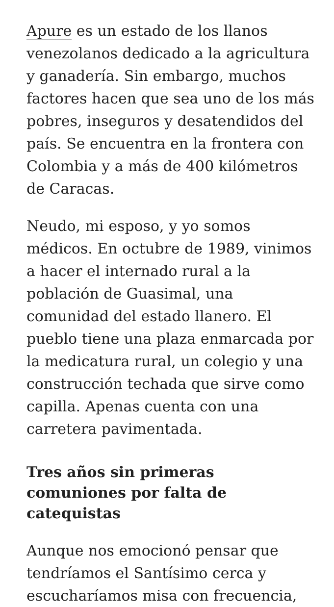Apure es un estado de los llanos venezolanos dedicado a la agricultura y ganadería. Sin embargo, muchos factores hacen que sea uno de los más pobres, inseguros y desatendidos del país. Se encuentra en la frontera con Colombia y a más de 400 kilómetros de Caracas.
Neudo, mi esposo, y yo somos médicos. En octubre de 1989, vinimos a hacer el internado rural a la población de Guasimal, una comunidad del estado llanero. El pueblo tiene una plaza enmarcada por la medicatura rural, un colegio y una construcción techada que sirve como capilla. Apenas cuenta con una carretera pavimentada.
Tres años sin primeras comuniones por falta de catequistas
Aunque nos emocionó pensar que tendríamos el Santísimo cerca y escucharíamos misa con frecuencia,